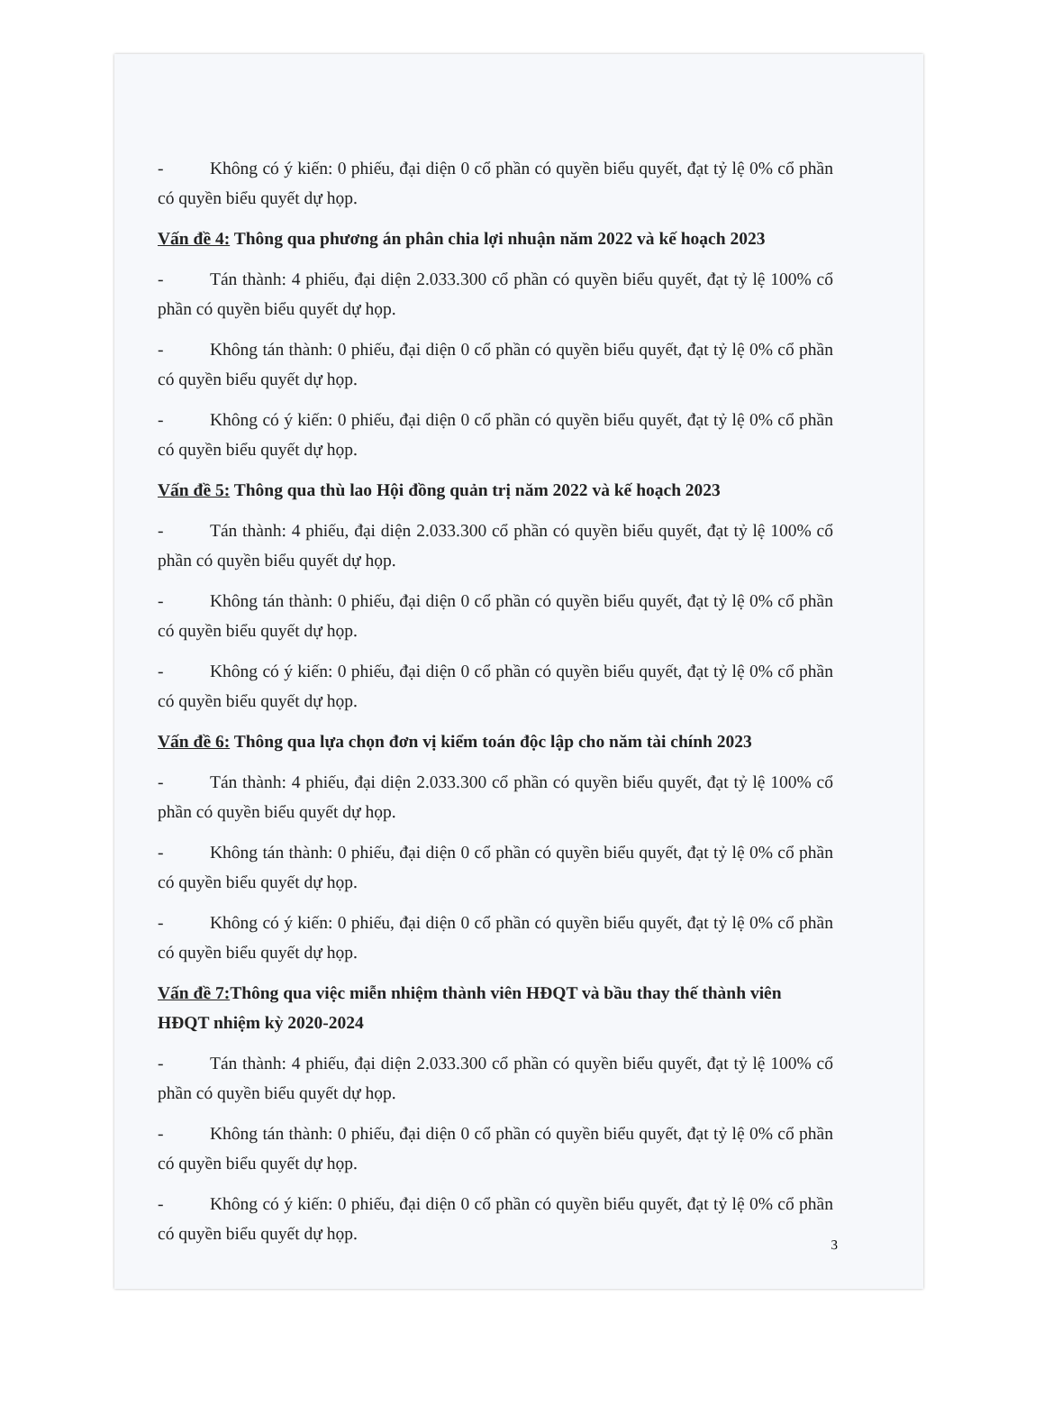- Không có ý kiến: 0 phiếu, đại diện 0 cổ phần có quyền biểu quyết, đạt tỷ lệ 0% cổ phần có quyền biểu quyết dự họp.
Vấn đề 4: Thông qua phương án phân chia lợi nhuận năm 2022 và kế hoạch 2023
- Tán thành: 4 phiếu, đại diện 2.033.300 cổ phần có quyền biểu quyết, đạt tỷ lệ 100% cổ phần có quyền biểu quyết dự họp.
- Không tán thành: 0 phiếu, đại diện 0 cổ phần có quyền biểu quyết, đạt tỷ lệ 0% cổ phần có quyền biểu quyết dự họp.
- Không có ý kiến: 0 phiếu, đại diện 0 cổ phần có quyền biểu quyết, đạt tỷ lệ 0% cổ phần có quyền biểu quyết dự họp.
Vấn đề 5: Thông qua thù lao Hội đồng quản trị năm 2022 và kế hoạch 2023
- Tán thành: 4 phiếu, đại diện 2.033.300 cổ phần có quyền biểu quyết, đạt tỷ lệ 100% cổ phần có quyền biểu quyết dự họp.
- Không tán thành: 0 phiếu, đại diện 0 cổ phần có quyền biểu quyết, đạt tỷ lệ 0% cổ phần có quyền biểu quyết dự họp.
- Không có ý kiến: 0 phiếu, đại diện 0 cổ phần có quyền biểu quyết, đạt tỷ lệ 0% cổ phần có quyền biểu quyết dự họp.
Vấn đề 6: Thông qua lựa chọn đơn vị kiểm toán độc lập cho năm tài chính 2023
- Tán thành: 4 phiếu, đại diện 2.033.300 cổ phần có quyền biểu quyết, đạt tỷ lệ 100% cổ phần có quyền biểu quyết dự họp.
- Không tán thành: 0 phiếu, đại diện 0 cổ phần có quyền biểu quyết, đạt tỷ lệ 0% cổ phần có quyền biểu quyết dự họp.
- Không có ý kiến: 0 phiếu, đại diện 0 cổ phần có quyền biểu quyết, đạt tỷ lệ 0% cổ phần có quyền biểu quyết dự họp.
Vấn đề 7: Thông qua việc miễn nhiệm thành viên HĐQT và bầu thay thế thành viên HĐQT nhiệm kỳ 2020-2024
- Tán thành: 4 phiếu, đại diện 2.033.300 cổ phần có quyền biểu quyết, đạt tỷ lệ 100% cổ phần có quyền biểu quyết dự họp.
- Không tán thành: 0 phiếu, đại diện 0 cổ phần có quyền biểu quyết, đạt tỷ lệ 0% cổ phần có quyền biểu quyết dự họp.
- Không có ý kiến: 0 phiếu, đại diện 0 cổ phần có quyền biểu quyết, đạt tỷ lệ 0% cổ phần có quyền biểu quyết dự họp.
3